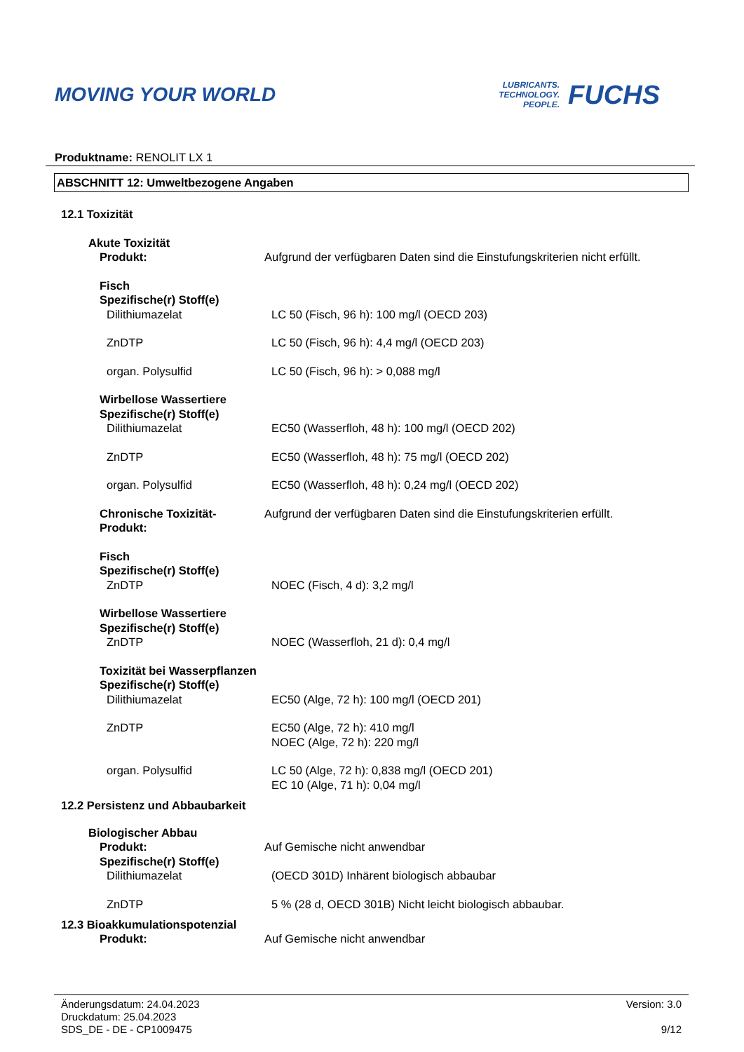MOVING YOUR WORLD
LUBRICANTS.
TECHNOLOGY.
PEOPLE.
FUCHS
Produktname: RENOLIT LX 1
ABSCHNITT 12: Umweltbezogene Angaben
12.1 Toxizität
Akute Toxizität
Produkt: Aufgrund der verfügbaren Daten sind die Einstufungskriterien nicht erfüllt.
Fisch
Spezifische(r) Stoff(e)
Dilithiumazelat LC 50 (Fisch, 96 h): 100 mg/l (OECD 203)
ZnDTP LC 50 (Fisch, 96 h): 4,4 mg/l (OECD 203)
organ. Polysulfid LC 50 (Fisch, 96 h): > 0,088 mg/l
Wirbellose Wassertiere
Spezifische(r) Stoff(e)
Dilithiumazelat EC50 (Wasserfloh, 48 h): 100 mg/l (OECD 202)
ZnDTP EC50 (Wasserfloh, 48 h): 75 mg/l (OECD 202)
organ. Polysulfid EC50 (Wasserfloh, 48 h): 0,24 mg/l (OECD 202)
Chronische Toxizität-
Produkt:
Aufgrund der verfügbaren Daten sind die Einstufungskriterien erfüllt.
Fisch
Spezifische(r) Stoff(e)
ZnDTP NOEC (Fisch, 4 d): 3,2 mg/l
Wirbellose Wassertiere
Spezifische(r) Stoff(e)
ZnDTP NOEC (Wasserfloh, 21 d): 0,4 mg/l
Toxizität bei Wasserpflanzen
Spezifische(r) Stoff(e)
Dilithiumazelat EC50 (Alge, 72 h): 100 mg/l (OECD 201)
ZnDTP EC50 (Alge, 72 h): 410 mg/l
NOEC (Alge, 72 h): 220 mg/l
organ. Polysulfid LC 50 (Alge, 72 h): 0,838 mg/l (OECD 201)
EC 10 (Alge, 71 h): 0,04 mg/l
12.2 Persistenz und Abbaubarkeit
Biologischer Abbau
Produkt: Auf Gemische nicht anwendbar
Spezifische(r) Stoff(e)
Dilithiumazelat (OECD 301D) Inhärent biologisch abbaubar
ZnDTP 5 % (28 d, OECD 301B) Nicht leicht biologisch abbaubar.
12.3 Bioakkumulationspotenzial
Produkt: Auf Gemische nicht anwendbar
Änderungsdatum: 24.04.2023
Druckdatum: 25.04.2023
SDS_DE - DE - CP1009475
Version: 3.0
9/12